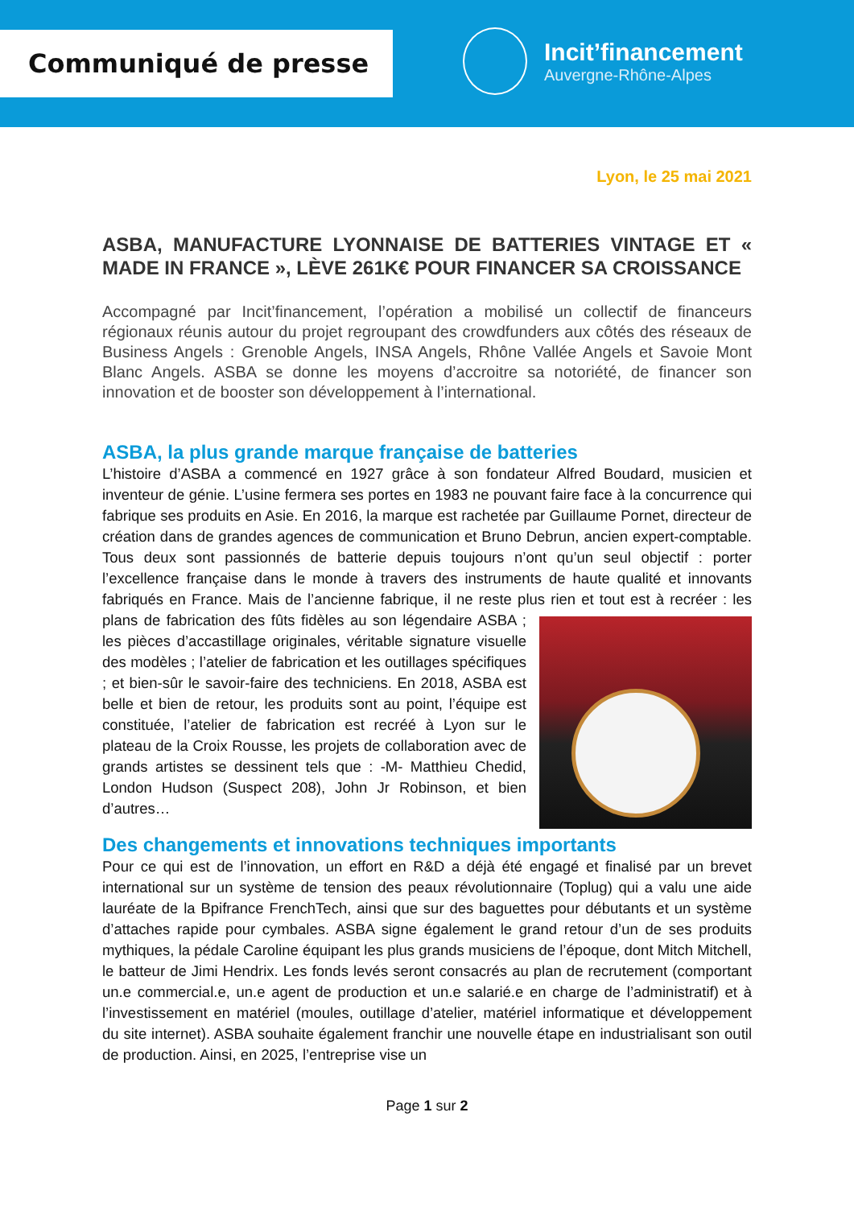Communiqué de presse
Incit’financement
Auvergne-Rhône-Alpes
Lyon, le 25 mai 2021
ASBA, MANUFACTURE LYONNAISE DE BATTERIES VINTAGE ET « MADE IN FRANCE », LÈVE 261K€ POUR FINANCER SA CROISSANCE
Accompagné par Incit’financement, l’opération a mobilisé un collectif de financeurs régionaux réunis autour du projet regroupant des crowdfunders aux côtés des réseaux de Business Angels : Grenoble Angels, INSA Angels, Rhône Vallée Angels et Savoie Mont Blanc Angels. ASBA se donne les moyens d’accroitre sa notoriété, de financer son innovation et de booster son développement à l’international.
ASBA, la plus grande marque française de batteries
L’histoire d’ASBA a commencé en 1927 grâce à son fondateur Alfred Boudard, musicien et inventeur de génie. L’usine fermera ses portes en 1983 ne pouvant faire face à la concurrence qui fabrique ses produits en Asie. En 2016, la marque est rachetée par Guillaume Pornet, directeur de création dans de grandes agences de communication et Bruno Debrun, ancien expert-comptable. Tous deux sont passionnés de batterie depuis toujours n’ont qu’un seul objectif : porter l’excellence française dans le monde à travers des instruments de haute qualité et innovants fabriqués en France. Mais de l’ancienne fabrique, il ne reste plus rien et tout est à recréer : les plans de fabrication des fûts fidèles au son légendaire ASBA ; les pièces d’accastillage originales, véritable signature visuelle des modèles ; l’atelier de fabrication et les outillages spécifiques ; et bien-sûr le savoir-faire des techniciens. En 2018, ASBA est belle et bien de retour, les produits sont au point, l’équipe est constituée, l’atelier de fabrication est recréé à Lyon sur le plateau de la Croix Rousse, les projets de collaboration avec de grands artistes se dessinent tels que : -M- Matthieu Chedid, London Hudson (Suspect 208), John Jr Robinson, et bien d’autres…
Des changements et innovations techniques importants
Pour ce qui est de l’innovation, un effort en R&D a déjà été engagé et finalisé par un brevet international sur un système de tension des peaux révolutionnaire (Toplug) qui a valu une aide lauréate de la Bpifrance FrenchTech, ainsi que sur des baguettes pour débutants et un système d’attaches rapide pour cymbales. ASBA signe également le grand retour d’un de ses produits mythiques, la pédale Caroline équipant les plus grands musiciens de l’époque, dont Mitch Mitchell, le batteur de Jimi Hendrix. Les fonds levés seront consacrés au plan de recrutement (comportant un.e commercial.e, un.e agent de production et un.e salarié.e en charge de l’administratif) et à l’investissement en matériel (moules, outillage d’atelier, matériel informatique et développement du site internet). ASBA souhaite également franchir une nouvelle étape en industrialisant son outil de production. Ainsi, en 2025, l’entreprise vise un
Page 1 sur 2